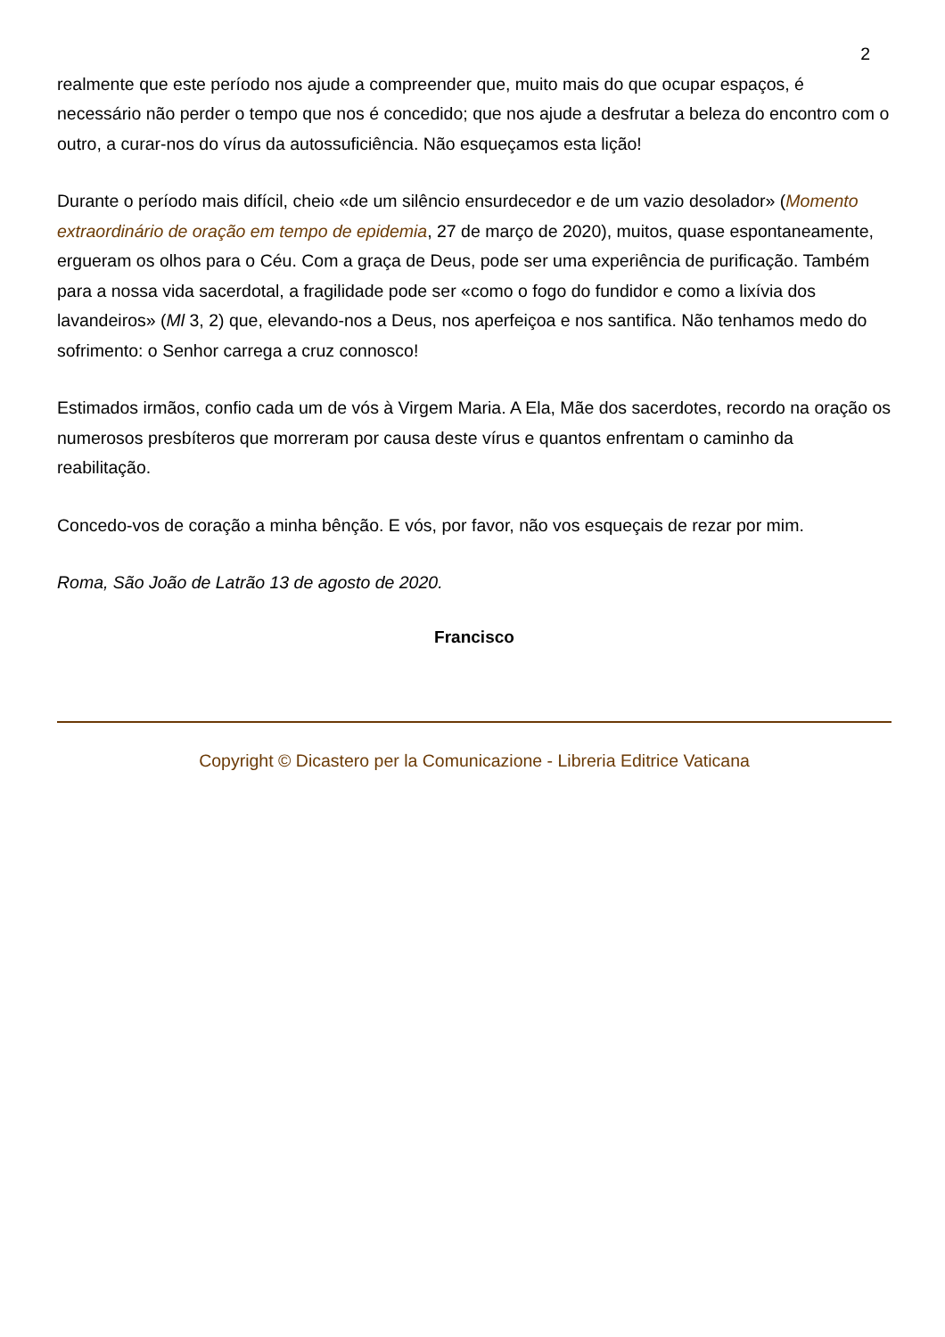2
realmente que este período nos ajude a compreender que, muito mais do que ocupar espaços, é necessário não perder o tempo que nos é concedido; que nos ajude a desfrutar a beleza do encontro com o outro, a curar-nos do vírus da autossuficiência. Não esqueçamos esta lição!
Durante o período mais difícil, cheio «de um silêncio ensurdecedor e de um vazio desolador» (Momento extraordinário de oração em tempo de epidemia, 27 de março de 2020), muitos, quase espontaneamente, ergueram os olhos para o Céu. Com a graça de Deus, pode ser uma experiência de purificação. Também para a nossa vida sacerdotal, a fragilidade pode ser «como o fogo do fundidor e como a lixívia dos lavandeiros» (Ml 3, 2) que, elevando-nos a Deus, nos aperfeiçoa e nos santifica. Não tenhamos medo do sofrimento: o Senhor carrega a cruz connosco!
Estimados irmãos, confio cada um de vós à Virgem Maria. A Ela, Mãe dos sacerdotes, recordo na oração os numerosos presbíteros que morreram por causa deste vírus e quantos enfrentam o caminho da reabilitação.
Concedo-vos de coração a minha bênção. E vós, por favor, não vos esqueçais de rezar por mim.
Roma, São João de Latrão 13 de agosto de 2020.
Francisco
Copyright © Dicastero per la Comunicazione - Libreria Editrice Vaticana